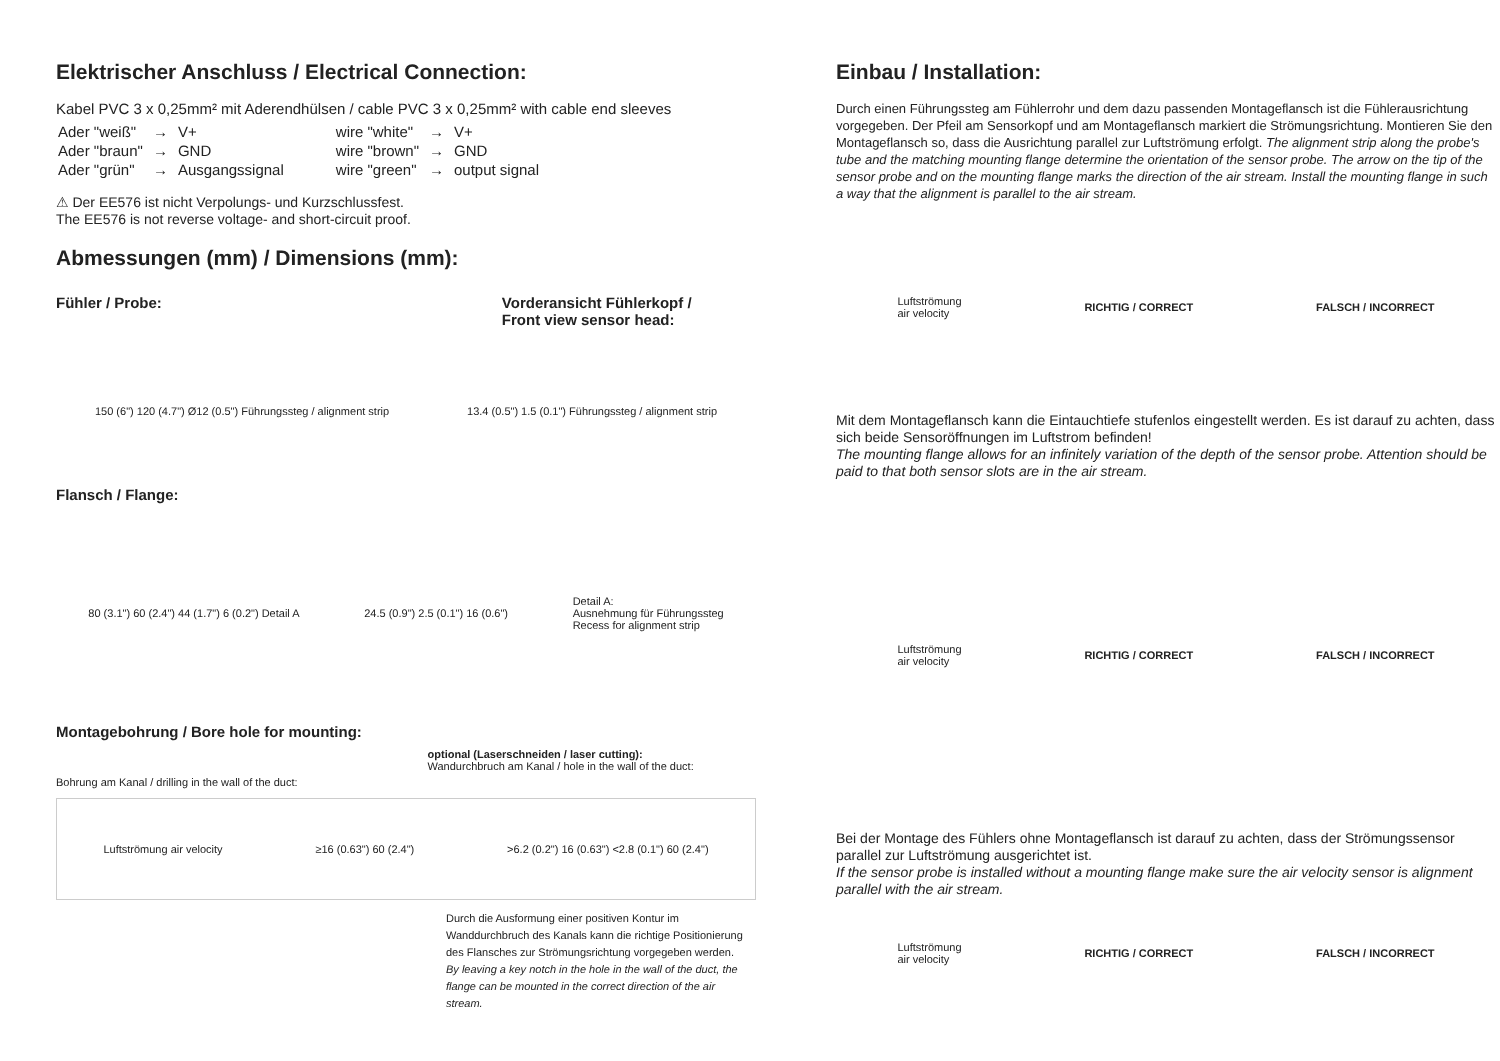Elektrischer Anschluss / Electrical Connection:
Kabel PVC 3 x 0,25mm² mit Aderendhülsen / cable PVC 3 x 0,25mm² with cable end sleeves
| Ader "weiß" | → | V+ |
| Ader "braun" | → | GND |
| Ader "grün" | → | Ausgangssignal |
| wire "white" | → | V+ |
| wire "brown" | → | GND |
| wire "green" | → | output signal |
⚠ Der EE576 ist nicht Verpolungs- und Kurzschlussfest.
The EE576 is not reverse voltage- and short-circuit proof.
Abmessungen (mm) / Dimensions (mm):
Fühler / Probe: Vorderansicht Fühlerkopf /
Front view sensor head:
150 (6") 120 (4.7") Ø12 (0.5") Führungssteg / alignment strip 13.4 (0.5") 1.5 (0.1") Führungssteg / alignment strip
Flansch / Flange:
80 (3.1") 60 (2.4") 44 (1.7") 6 (0.2") Detail A 24.5 (0.9") 2.5 (0.1") 16 (0.6") Detail A:
Ausnehmung für Führungssteg
Recess for alignment strip
Montagebohrung / Bore hole for mounting:
Bohrung am Kanal / drilling in the wall of the duct: optional (Laserschneiden / laser cutting):
Wandurchbruch am Kanal / hole in the wall of the duct:
Luftströmung air velocity ≥16 (0.63") 60 (2.4") >6.2 (0.2") 16 (0.63") <2.8 (0.1") 60 (2.4")
Durch die Ausformung einer positiven Kontur im Wanddurchbruch des Kanals kann die richtige Positionierung des Flansches zur Strömungsrichtung vorgegeben werden.
By leaving a key notch in the hole in the wall of the duct, the flange can be mounted in the correct direction of the air stream.
Einbau / Installation:
Durch einen Führungssteg am Fühlerrohr und dem dazu passenden Montageflansch ist die Fühlerausrichtung vorgegeben. Der Pfeil am Sensorkopf und am Montageflansch markiert die Strömungsrichtung. Montieren Sie den Montageflansch so, dass die Ausrichtung parallel zur Luftströmung erfolgt. The alignment strip along the probe's tube and the matching mounting flange determine the orientation of the sensor probe. The arrow on the tip of the sensor probe and on the mounting flange marks the direction of the air stream. Install the mounting flange in such a way that the alignment is parallel to the air stream.
Luftströmung
air velocity RICHTIG / CORRECT FALSCH / INCORRECT
Mit dem Montageflansch kann die Eintauchtiefe stufenlos eingestellt werden. Es ist darauf zu achten, dass sich beide Sensoröffnungen im Luftstrom befinden!
The mounting flange allows for an infinitely variation of the depth of the sensor probe. Attention should be paid to that both sensor slots are in the air stream.
Luftströmung
air velocity RICHTIG / CORRECT FALSCH / INCORRECT
Bei der Montage des Fühlers ohne Montageflansch ist darauf zu achten, dass der Strömungssensor parallel zur Luftströmung ausgerichtet ist.
If the sensor probe is installed without a mounting flange make sure the air velocity sensor is alignment parallel with the air stream.
Luftströmung
air velocity RICHTIG / CORRECT FALSCH / INCORRECT